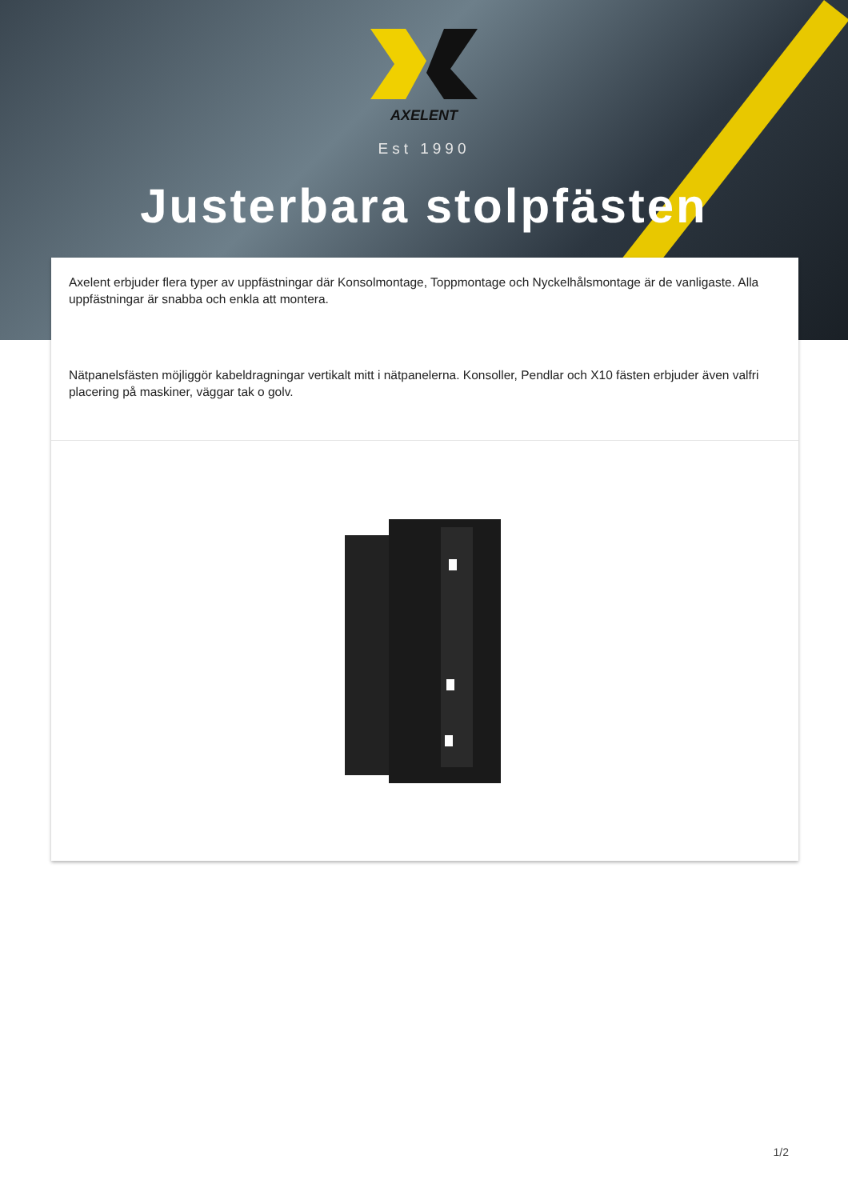AXELENT
Est 1990
Justerbara stolpfästen
Axelent erbjuder flera typer av uppfästningar där Konsolmontage, Toppmontage och Nyckelhålsmontage är de vanligaste. Alla uppfästningar är snabba och enkla att montera.
Nätpanelsfästen möjliggör kabeldragningar vertikalt mitt i nätpanelerna. Konsoller, Pendlar och X10 fästen erbjuder även valfri placering på maskiner, väggar tak o golv.
1/2